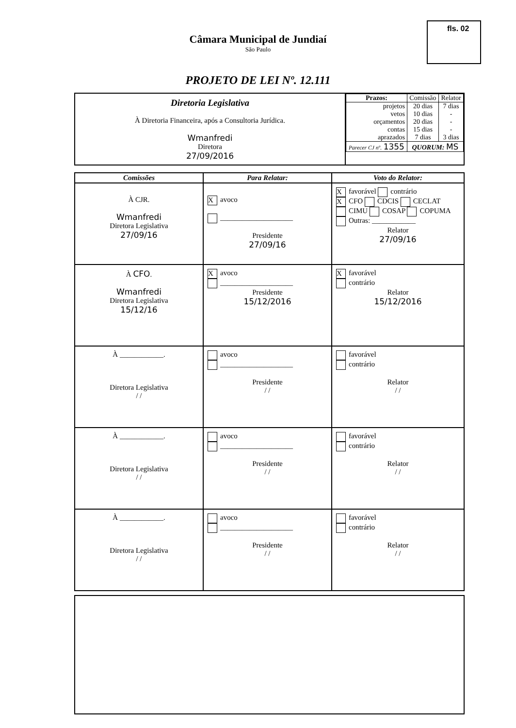fls. 02
Câmara Municipal de Jundiaí
São Paulo
PROJETO DE LEI Nº. 12.111
| Diretoria Legislativa À Diretoria Financeira, após a Consultoria Jurídica. Wmanfredi Diretora 27/09/2016 | / Prazos: / Comissão / Relator / / projetos vetos orçamentos contas aprazados / 20 dias 10 dias 20 dias 15 dias 7 dias / 7 dias - - - 3 dias / / Parecer CJ nº. 1355 / QUORUM: MS / / |
| Comissões | Para Relatar: | Voto do Relator: |
| --- | --- | --- |
| À CJR. Wmanfredi Diretora Legislativa 27/09/16 | X avoco ____________________ Presidente 27/09/16 | X favorável contrário X CFO CDCIS CECLAT CIMU COSAP COPUMA Outras: ____________ Relator 27/09/16 |
| À CFO . Wmanfredi Diretora Legislativa 15/12/16 | X avoco ____________________ Presidente 15/12/2016 | X favorável contrário Relator 15/12/2016 |
| À ____________. Diretora Legislativa / / | avoco ____________________ Presidente / / | favorável contrário Relator / / |
| À ____________. Diretora Legislativa / / | avoco ____________________ Presidente / / | favorável contrário Relator / / |
| À ____________. Diretora Legislativa / / | avoco ____________________ Presidente / / | favorável contrário Relator / / |